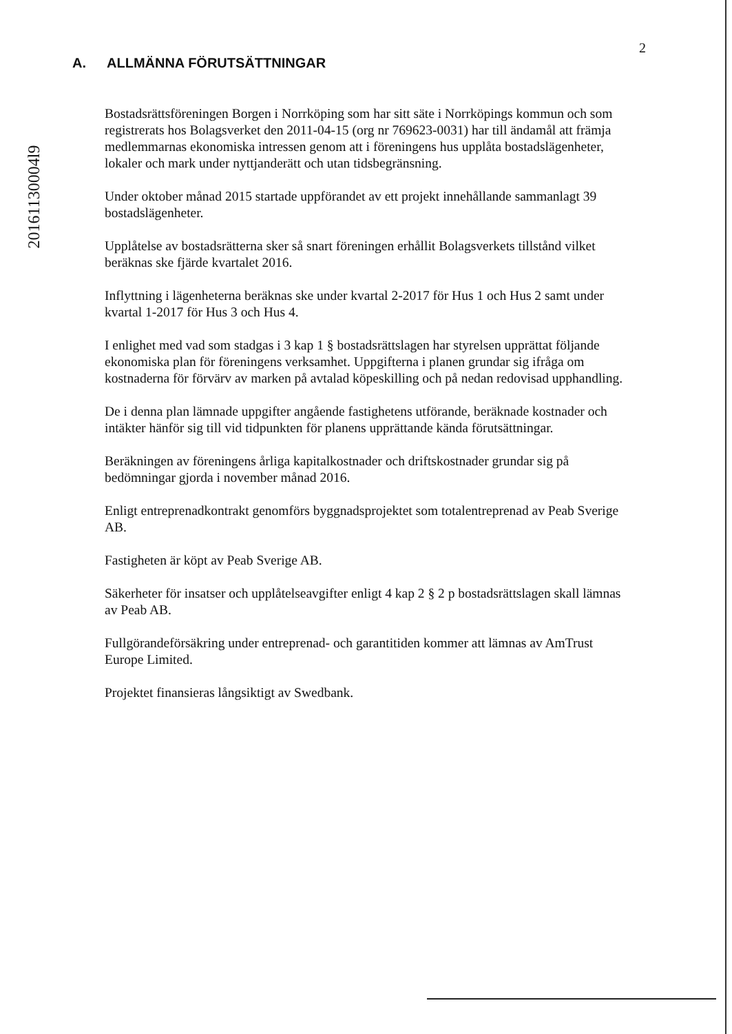2
20161130004l9
A. ALLMÄNNA FÖRUTSÄTTNINGAR
Bostadsrättsföreningen Borgen i Norrköping som har sitt säte i Norrköpings kommun och som registrerats hos Bolagsverket den 2011-04-15 (org nr 769623-0031) har till ändamål att främja medlemmarnas ekonomiska intressen genom att i föreningens hus upplåta bostadslägenheter, lokaler och mark under nyttjanderätt och utan tidsbegränsning.
Under oktober månad 2015 startade uppförandet av ett projekt innehållande sammanlagt 39 bostadslägenheter.
Upplåtelse av bostadsrätterna sker så snart föreningen erhållit Bolagsverkets tillstånd vilket beräknas ske fjärde kvartalet 2016.
Inflyttning i lägenheterna beräknas ske under kvartal 2-2017 för Hus 1 och Hus 2 samt under kvartal 1-2017 för Hus 3 och Hus 4.
I enlighet med vad som stadgas i 3 kap 1 § bostadsrättslagen har styrelsen upprättat följande ekonomiska plan för föreningens verksamhet. Uppgifterna i planen grundar sig ifråga om kostnaderna för förvärv av marken på avtalad köpeskilling och på nedan redovisad upphandling.
De i denna plan lämnade uppgifter angående fastighetens utförande, beräknade kostnader och intäkter hänför sig till vid tidpunkten för planens upprättande kända förutsättningar.
Beräkningen av föreningens årliga kapitalkostnader och driftskostnader grundar sig på bedömningar gjorda i november månad 2016.
Enligt entreprenadkontrakt genomförs byggnadsprojektet som totalentreprenad av Peab Sverige AB.
Fastigheten är köpt av Peab Sverige AB.
Säkerheter för insatser och upplåtelseavgifter enligt 4 kap 2 § 2 p bostadsrättslagen skall lämnas av Peab AB.
Fullgörandeförsäkring under entreprenad- och garantitiden kommer att lämnas av AmTrust Europe Limited.
Projektet finansieras långsiktigt av Swedbank.